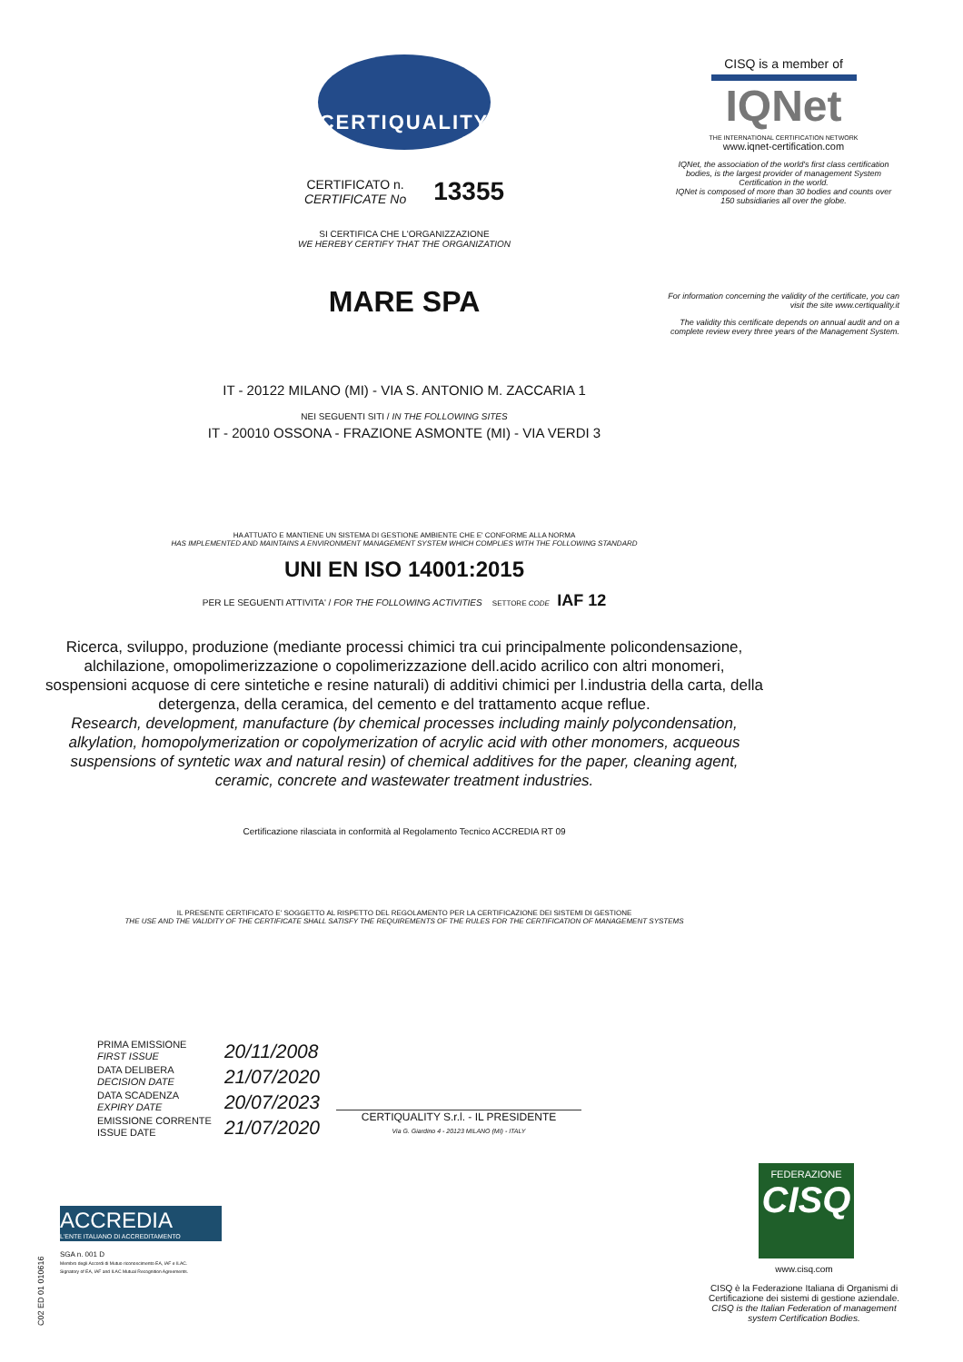CERTIQUALITY
CERTIFICATO n.
CERTIFICATE No
13355
SI CERTIFICA CHE L'ORGANIZZAZIONE
WE HEREBY CERTIFY THAT THE ORGANIZATION
MARE SPA
IT - 20122 MILANO (MI) - VIA S. ANTONIO M. ZACCARIA 1
NEI SEGUENTI SITI / IN THE FOLLOWING SITES
IT - 20010 OSSONA - FRAZIONE ASMONTE (MI) - VIA VERDI 3
HA ATTUATO E MANTIENE UN SISTEMA DI GESTIONE AMBIENTE CHE E' CONFORME ALLA NORMA
HAS IMPLEMENTED AND MAINTAINS A ENVIRONMENT MANAGEMENT SYSTEM WHICH COMPLIES WITH THE FOLLOWING STANDARD
UNI EN ISO 14001:2015
PER LE SEGUENTI ATTIVITA' / FOR THE FOLLOWING ACTIVITIES SETTORE CODE IAF 12
Ricerca, sviluppo, produzione (mediante processi chimici tra cui principalmente policondensazione, alchilazione, omopolimerizzazione o copolimerizzazione dell.acido acrilico con altri monomeri, sospensioni acquose di cere sintetiche e resine naturali) di additivi chimici per l.industria della carta, della detergenza, della ceramica, del cemento e del trattamento acque reflue.
Research, development, manufacture (by chemical processes including mainly polycondensation, alkylation, homopolymerization or copolymerization of acrylic acid with other monomers, acqueous suspensions of syntetic wax and natural resin) of chemical additives for the paper, cleaning agent, ceramic, concrete and wastewater treatment industries.
Certificazione rilasciata in conformità al Regolamento Tecnico ACCREDIA RT 09
IL PRESENTE CERTIFICATO E' SOGGETTO AL RISPETTO DEL REGOLAMENTO PER LA CERTIFICAZIONE DEI SISTEMI DI GESTIONE
THE USE AND THE VALIDITY OF THE CERTIFICATE SHALL SATISFY THE REQUIREMENTS OF THE RULES FOR THE CERTIFICATION OF MANAGEMENT SYSTEMS
CISQ is a member of
IQNet
THE INTERNATIONAL CERTIFICATION NETWORK
www.iqnet-certification.com
IQNet, the association of the world's first class certification bodies, is the largest provider of management System Certification in the world.
IQNet is composed of more than 30 bodies and counts over 150 subsidiaries all over the globe.
For information concerning the validity of the certificate, you can visit the site www.certiquality.it
The validity this certificate depends on annual audit and on a complete review every three years of the Management System.
| PRIMA EMISSIONE FIRST ISSUE | 20/11/2008 |
| DATA DELIBERA DECISION DATE | 21/07/2020 |
| DATA SCADENZA EXPIRY DATE | 20/07/2023 |
| EMISSIONE CORRENTE ISSUE DATE | 21/07/2020 |
CERTIQUALITY S.r.l. - IL PRESIDENTE
Via G. Giardino 4 - 20123 MILANO (MI) - ITALY
ACCREDIA
L'ENTE ITALIANO DI ACCREDITAMENTO
SGA n. 001 D
Membro degli Accordi di Mutuo riconoscimento EA, IAF e ILAC.
Signatory of EA, IAF and ILAC Mutual Recognition Agreements.
C02 ED 01 010616
FEDERAZIONE
CISQ
www.cisq.com
CISQ è la Federazione Italiana di Organismi di Certificazione dei sistemi di gestione aziendale.
CISQ is the Italian Federation of management system Certification Bodies.